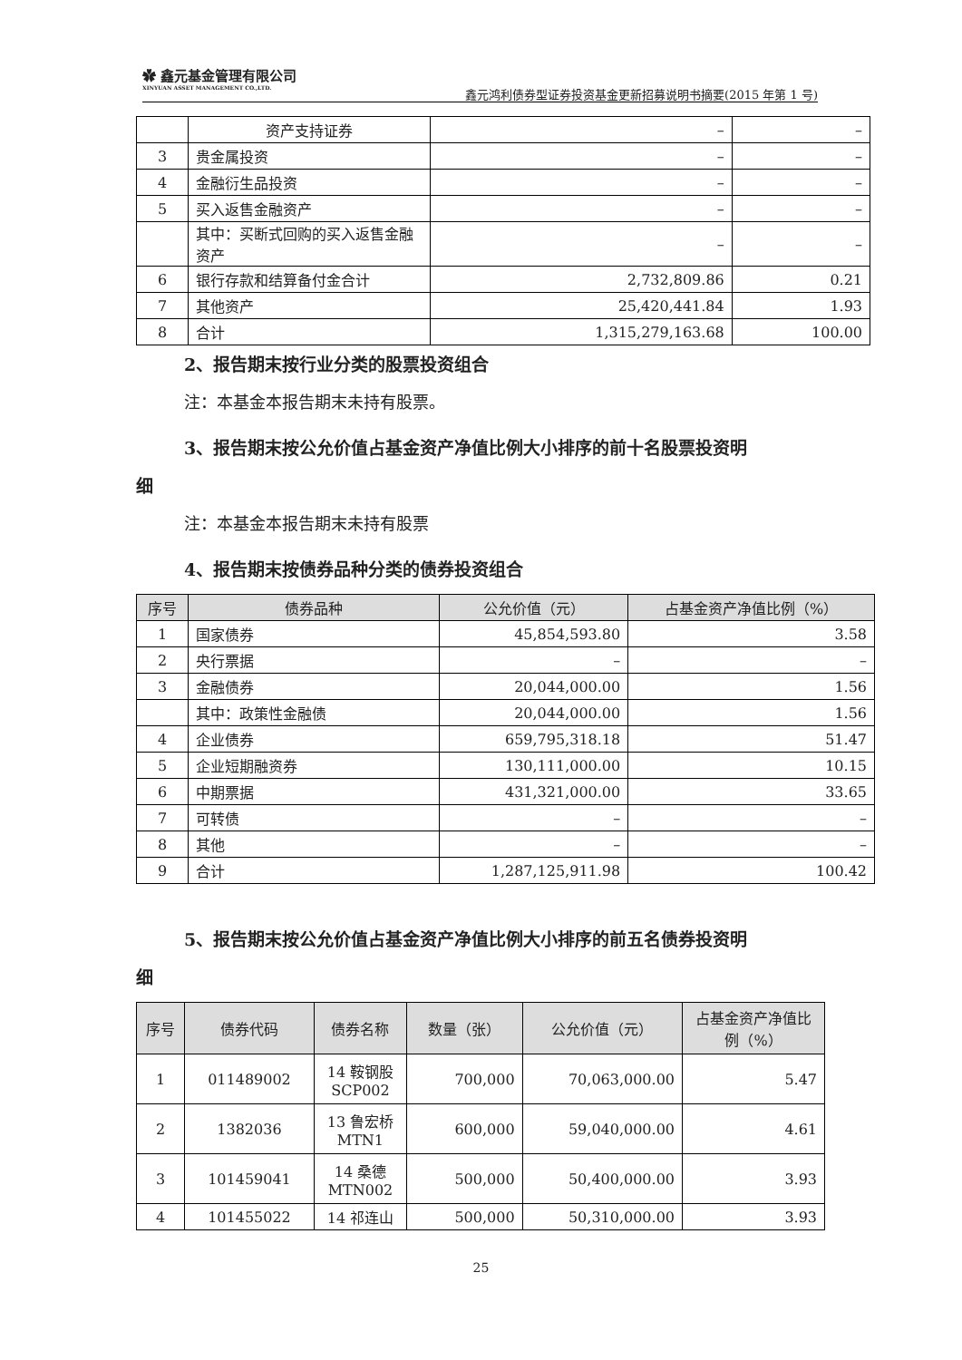✿ 鑫元基金管理有限公司
XINYUAN ASSET MANAGEMENT CO.,LTD.
鑫元鸿利债券型证券投资基金更新招募说明书摘要(2015 年第 1 号)
| | 资产支持证券 | – | – |
| 3 | 贵金属投资 | – | – |
| 4 | 金融衍生品投资 | – | – |
| 5 | 买入返售金融资产 | – | – |
| | 其中：买断式回购的买入返售金融资产 | – | – |
| 6 | 银行存款和结算备付金合计 | 2,732,809.86 | 0.21 |
| 7 | 其他资产 | 25,420,441.84 | 1.93 |
| 8 | 合计 | 1,315,279,163.68 | 100.00 |
2、报告期末按行业分类的股票投资组合
注：本基金本报告期末未持有股票。
3、报告期末按公允价值占基金资产净值比例大小排序的前十名股票投资明
细
注：本基金本报告期末未持有股票
4、报告期末按债券品种分类的债券投资组合
| 序号 | 债券品种 | 公允价值（元） | 占基金资产净值比例（%） |
| --- | --- | --- | --- |
| 1 | 国家债券 | 45,854,593.80 | 3.58 |
| 2 | 央行票据 | – | – |
| 3 | 金融债券 | 20,044,000.00 | 1.56 |
| | 其中：政策性金融债 | 20,044,000.00 | 1.56 |
| 4 | 企业债券 | 659,795,318.18 | 51.47 |
| 5 | 企业短期融资券 | 130,111,000.00 | 10.15 |
| 6 | 中期票据 | 431,321,000.00 | 33.65 |
| 7 | 可转债 | – | – |
| 8 | 其他 | – | – |
| 9 | 合计 | 1,287,125,911.98 | 100.42 |
5、报告期末按公允价值占基金资产净值比例大小排序的前五名债券投资明
细
| 序号 | 债券代码 | 债券名称 | 数量（张） | 公允价值（元） | 占基金资产净值比例（%） |
| --- | --- | --- | --- | --- | --- |
| 1 | 011489002 | 14 鞍钢股 SCP002 | 700,000 | 70,063,000.00 | 5.47 |
| 2 | 1382036 | 13 鲁宏桥 MTN1 | 600,000 | 59,040,000.00 | 4.61 |
| 3 | 101459041 | 14 桑德 MTN002 | 500,000 | 50,400,000.00 | 3.93 |
| 4 | 101455022 | 14 祁连山 | 500,000 | 50,310,000.00 | 3.93 |
25